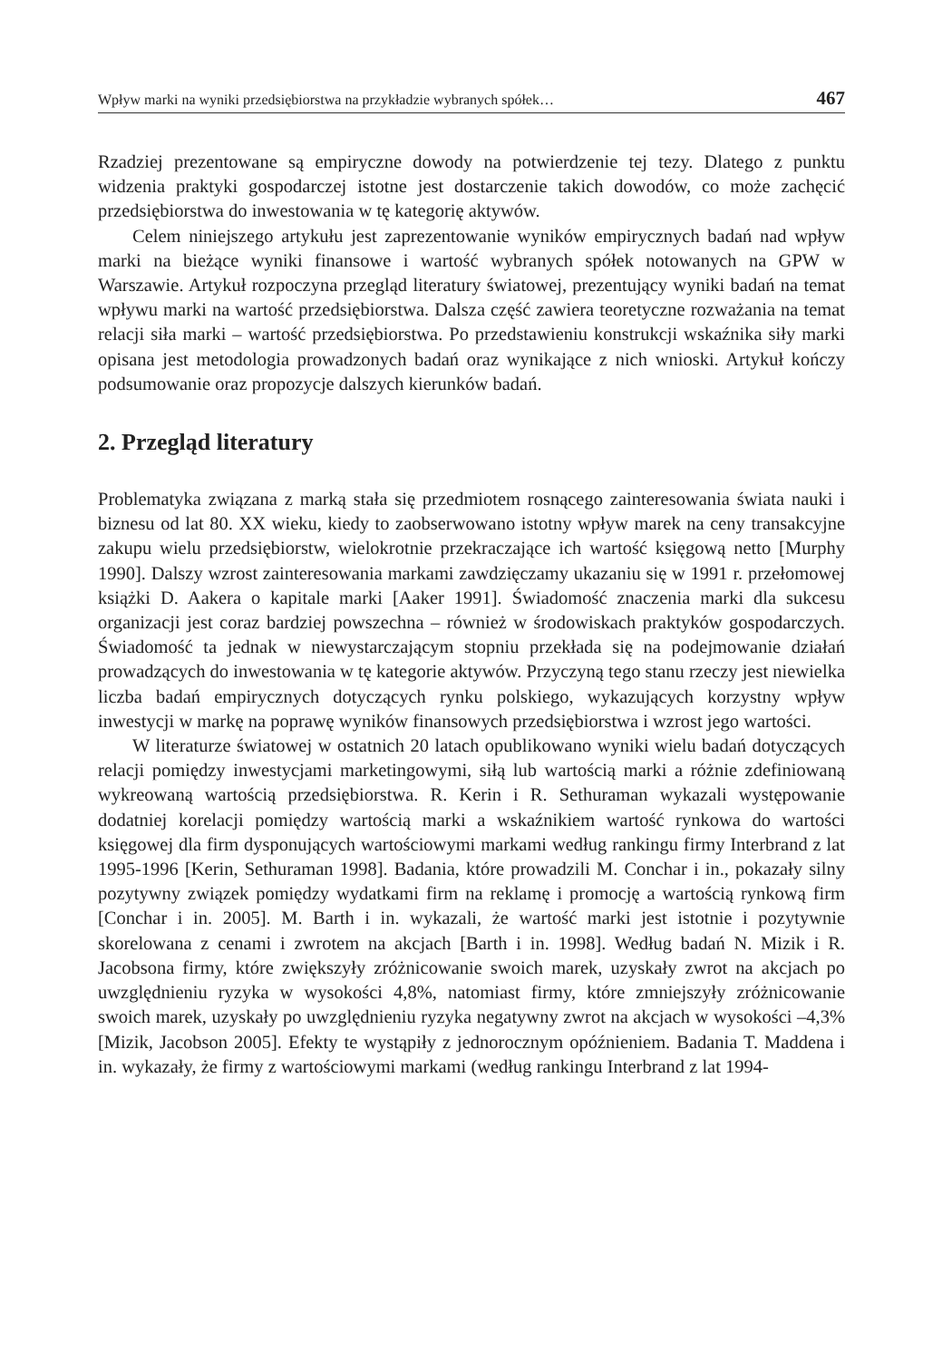Wpływ marki na wyniki przedsiębiorstwa na przykładzie wybranych spółek… 467
Rzadziej prezentowane są empiryczne dowody na potwierdzenie tej tezy. Dlatego z punktu widzenia praktyki gospodarczej istotne jest dostarczenie takich dowodów, co może zachęcić przedsiębiorstwa do inwestowania w tę kategorię aktywów.
Celem niniejszego artykułu jest zaprezentowanie wyników empirycznych badań nad wpływ marki na bieżące wyniki finansowe i wartość wybranych spółek notowanych na GPW w Warszawie. Artykuł rozpoczyna przegląd literatury światowej, prezentujący wyniki badań na temat wpływu marki na wartość przedsiębiorstwa. Dalsza część zawiera teoretyczne rozważania na temat relacji siła marki – wartość przedsiębiorstwa. Po przedstawieniu konstrukcji wskaźnika siły marki opisana jest metodologia prowadzonych badań oraz wynikające z nich wnioski. Artykuł kończy podsumowanie oraz propozycje dalszych kierunków badań.
2. Przegląd literatury
Problematyka związana z marką stała się przedmiotem rosnącego zainteresowania świata nauki i biznesu od lat 80. XX wieku, kiedy to zaobserwowano istotny wpływ marek na ceny transakcyjne zakupu wielu przedsiębiorstw, wielokrotnie przekraczające ich wartość księgową netto [Murphy 1990]. Dalszy wzrost zainteresowania markami zawdzięczamy ukazaniu się w 1991 r. przełomowej książki D. Aakera o kapitale marki [Aaker 1991]. Świadomość znaczenia marki dla sukcesu organizacji jest coraz bardziej powszechna – również w środowiskach praktyków gospodarczych. Świadomość ta jednak w niewystarczającym stopniu przekłada się na podejmowanie działań prowadzących do inwestowania w tę kategorie aktywów. Przyczyną tego stanu rzeczy jest niewielka liczba badań empirycznych dotyczących rynku polskiego, wykazujących korzystny wpływ inwestycji w markę na poprawę wyników finansowych przedsiębiorstwa i wzrost jego wartości.
W literaturze światowej w ostatnich 20 latach opublikowano wyniki wielu badań dotyczących relacji pomiędzy inwestycjami marketingowymi, siłą lub wartością marki a różnie zdefiniowaną wykreowaną wartością przedsiębiorstwa. R. Kerin i R. Sethuraman wykazali występowanie dodatniej korelacji pomiędzy wartością marki a wskaźnikiem wartość rynkowa do wartości księgowej dla firm dysponujących wartościowymi markami według rankingu firmy Interbrand z lat 1995-1996 [Kerin, Sethuraman 1998]. Badania, które prowadzili M. Conchar i in., pokazały silny pozytywny związek pomiędzy wydatkami firm na reklamę i promocję a wartością rynkową firm [Conchar i in. 2005]. M. Barth i in. wykazali, że wartość marki jest istotnie i pozytywnie skorelowana z cenami i zwrotem na akcjach [Barth i in. 1998]. Według badań N. Mizik i R. Jacobsona firmy, które zwiększyły zróżnicowanie swoich marek, uzyskały zwrot na akcjach po uwzględnieniu ryzyka w wysokości 4,8%, natomiast firmy, które zmniejszyły zróżnicowanie swoich marek, uzyskały po uwzględnieniu ryzyka negatywny zwrot na akcjach w wysokości –4,3% [Mizik, Jacobson 2005]. Efekty te wystąpiły z jednorocznym opóźnieniem. Badania T. Maddena i in. wykazały, że firmy z wartościowymi markami (według rankingu Interbrand z lat 1994-